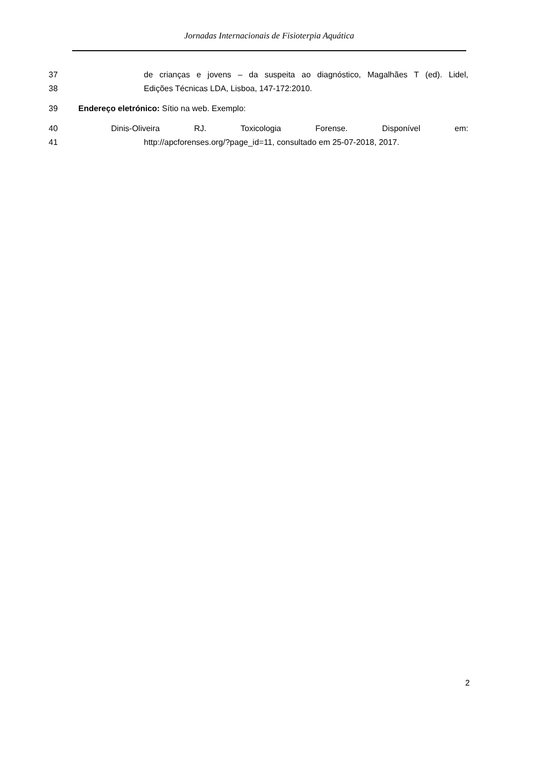Jornadas Internacionais de Fisioterpia Aquática
37 de crianças e jovens – da suspeita ao diagnóstico, Magalhães T (ed). Lidel,
38 Edições Técnicas LDA, Lisboa, 147-172:2010.
39 Endereço eletrónico: Sítio na web. Exemplo:
40 Dinis-Oliveira RJ. Toxicologia Forense. Disponível em:
41 http://apcforenses.org/?page_id=11, consultado em 25-07-2018, 2017.
2